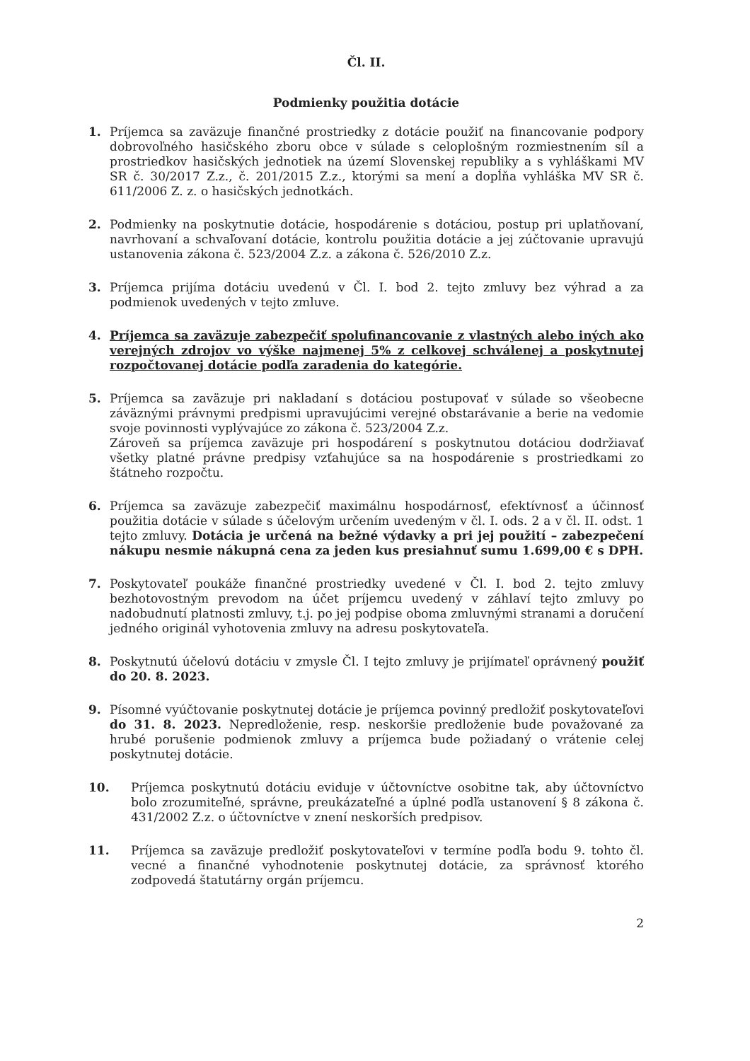Čl. II.
Podmienky použitia dotácie
1. Príjemca sa zaväzuje finančné prostriedky z dotácie použiť na financovanie podpory dobrovoľného hasičského zboru obce v súlade s celoplošným rozmiestnením síl a prostriedkov hasičských jednotiek na území Slovenskej republiky a s vyhláškami MV SR č. 30/2017 Z.z., č. 201/2015 Z.z., ktorými sa mení a dopĺňa vyhláška MV SR č. 611/2006 Z. z. o hasičských jednotkách.
2. Podmienky na poskytnutie dotácie, hospodárenie s dotáciou, postup pri uplatňovaní, navrhovaní a schvaľovaní dotácie, kontrolu použitia dotácie a jej zúčtovanie upravujú ustanovenia zákona č. 523/2004 Z.z. a zákona č. 526/2010 Z.z.
3. Príjemca prijíma dotáciu uvedenú v Čl. I. bod 2. tejto zmluvy bez výhrad a za podmienok uvedených v tejto zmluve.
4. Príjemca sa zaväzuje zabezpečiť spolufinancovanie z vlastných alebo iných ako verejných zdrojov vo výške najmenej 5% z celkovej schválenej a poskytnutej rozpočtovanej dotácie podľa zaradenia do kategórie.
5. Príjemca sa zaväzuje pri nakladaní s dotáciou postupovať v súlade so všeobecne záväznými právnymi predpismi upravujúcimi verejné obstarávanie a berie na vedomie svoje povinnosti vyplývajúce zo zákona č. 523/2004 Z.z.
Zároveň sa príjemca zaväzuje pri hospodárení s poskytnutou dotáciou dodržiavať všetky platné právne predpisy vzťahujúce sa na hospodárenie s prostriedkami zo štátneho rozpočtu.
6. Príjemca sa zaväzuje zabezpečiť maximálnu hospodárnosť, efektívnosť a účinnosť použitia dotácie v súlade s účelovým určením uvedeným v čl. I. ods. 2 a v čl. II. odst. 1 tejto zmluvy. Dotácia je určená na bežné výdavky a pri jej použití – zabezpečení nákupu nesmie nákupná cena za jeden kus presiahnuť sumu 1.699,00 € s DPH.
7. Poskytovateľ poukáže finančné prostriedky uvedené v Čl. I. bod 2. tejto zmluvy bezhotovostným prevodom na účet príjemcu uvedený v záhlaví tejto zmluvy po nadobudnutí platnosti zmluvy, t.j. po jej podpise oboma zmluvnými stranami a doručení jedného originál vyhotovenia zmluvy na adresu poskytovateľa.
8. Poskytnutú účelovú dotáciu v zmysle Čl. I tejto zmluvy je prijímateľ oprávnený použiť do 20. 8. 2023.
9. Písomné vyúčtovanie poskytnutej dotácie je príjemca povinný predložiť poskytovateľovi do 31. 8. 2023. Nepredloženie, resp. neskoršie predloženie bude považované za hrubé porušenie podmienok zmluvy a príjemca bude požiadaný o vrátenie celej poskytnutej dotácie.
10. Príjemca poskytnutú dotáciu eviduje v účtovníctve osobitne tak, aby účtovníctvo bolo zrozumiteľné, správne, preukázateľné a úplné podľa ustanovení § 8 zákona č. 431/2002 Z.z. o účtovníctve v znení neskorších predpisov.
11. Príjemca sa zaväzuje predložiť poskytovateľovi v termíne podľa bodu 9. tohto čl. vecné a finančné vyhodnotenie poskytnutej dotácie, za správnosť ktorého zodpovedá štatutárny orgán príjemcu.
2